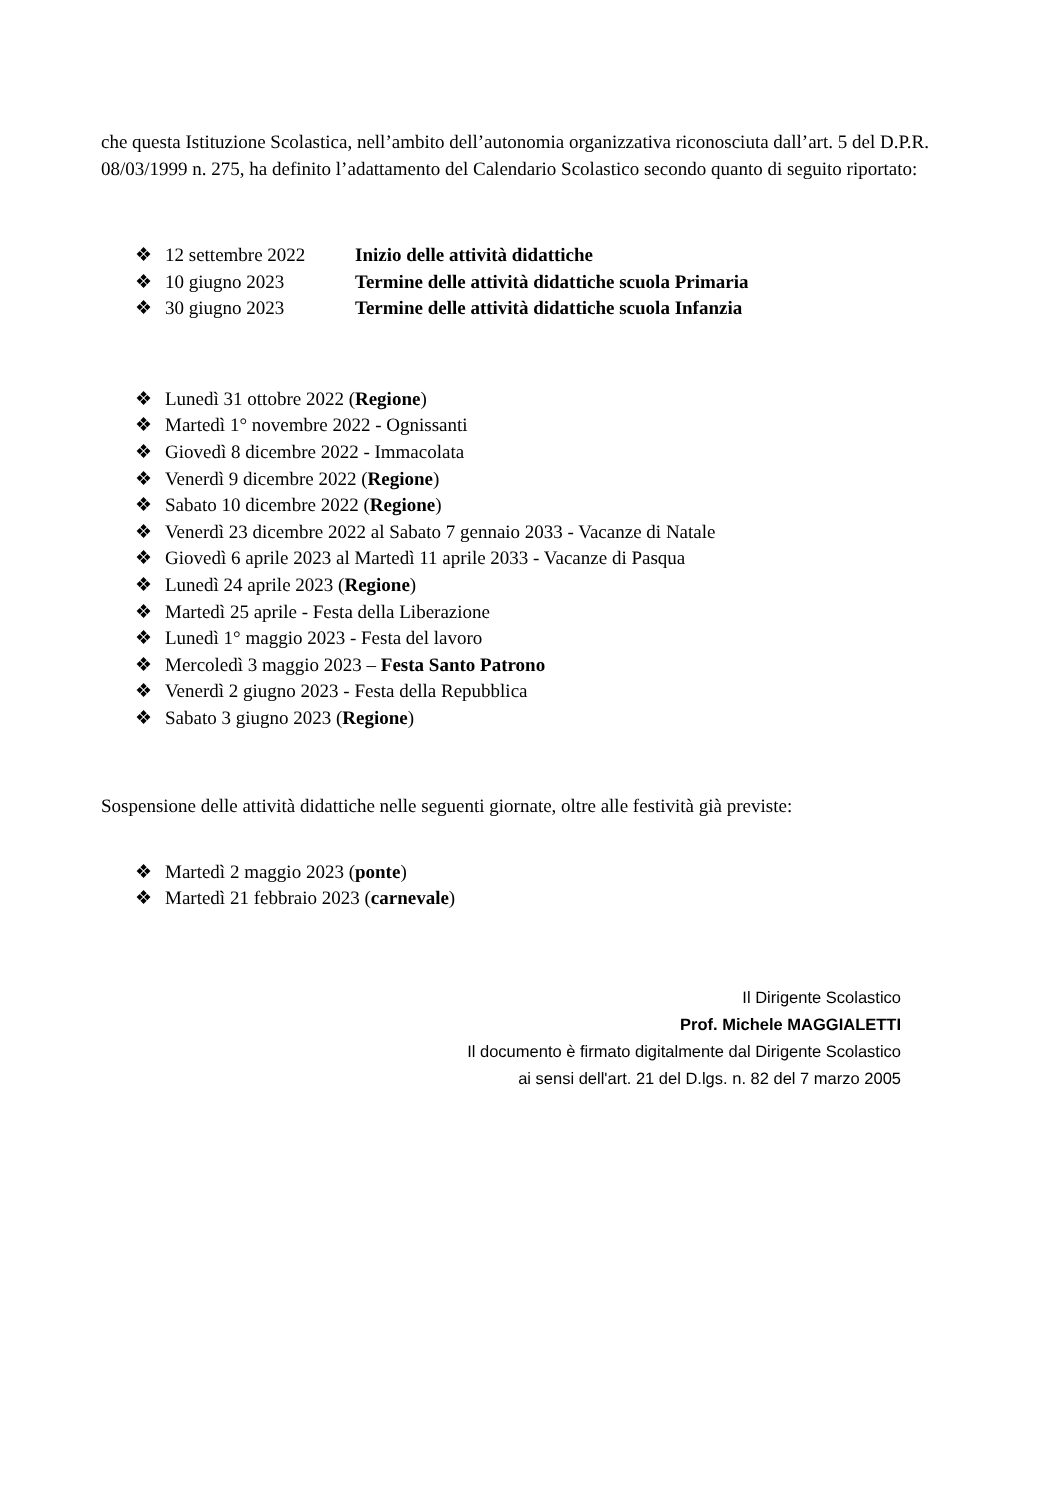che questa Istituzione Scolastica, nell’ambito dell’autonomia organizzativa riconosciuta dall’art. 5 del D.P.R. 08/03/1999 n. 275, ha definito l’adattamento del Calendario Scolastico secondo quanto di seguito riportato:
❖ 12 settembre 2022 Inizio delle attività didattiche
❖ 10 giugno 2023 Termine delle attività didattiche scuola Primaria
❖ 30 giugno 2023 Termine delle attività didattiche scuola Infanzia
❖ Lunedì 31 ottobre 2022 (Regione)
❖ Martedì 1° novembre 2022 - Ognissanti
❖ Giovedì 8 dicembre 2022 - Immacolata
❖ Venerdì 9 dicembre 2022 (Regione)
❖ Sabato 10 dicembre 2022 (Regione)
❖ Venerdì 23 dicembre 2022 al Sabato 7 gennaio 2033 - Vacanze di Natale
❖ Giovedì 6 aprile 2023 al Martedì 11 aprile 2033 - Vacanze di Pasqua
❖ Lunedì 24 aprile 2023 (Regione)
❖ Martedì 25 aprile - Festa della Liberazione
❖ Lunedì 1° maggio 2023 - Festa del lavoro
❖ Mercoledì 3 maggio 2023 – Festa Santo Patrono
❖ Venerdì 2 giugno 2023 - Festa della Repubblica
❖ Sabato 3 giugno 2023 (Regione)
Sospensione delle attività didattiche nelle seguenti giornate, oltre alle festività già previste:
❖ Martedì 2 maggio 2023 (ponte)
❖ Martedì 21 febbraio 2023 (carnevale)
Il Dirigente Scolastico
Prof. Michele MAGGIALETTI
Il documento è firmato digitalmente dal Dirigente Scolastico
ai sensi dell'art. 21 del D.lgs. n. 82 del 7 marzo 2005